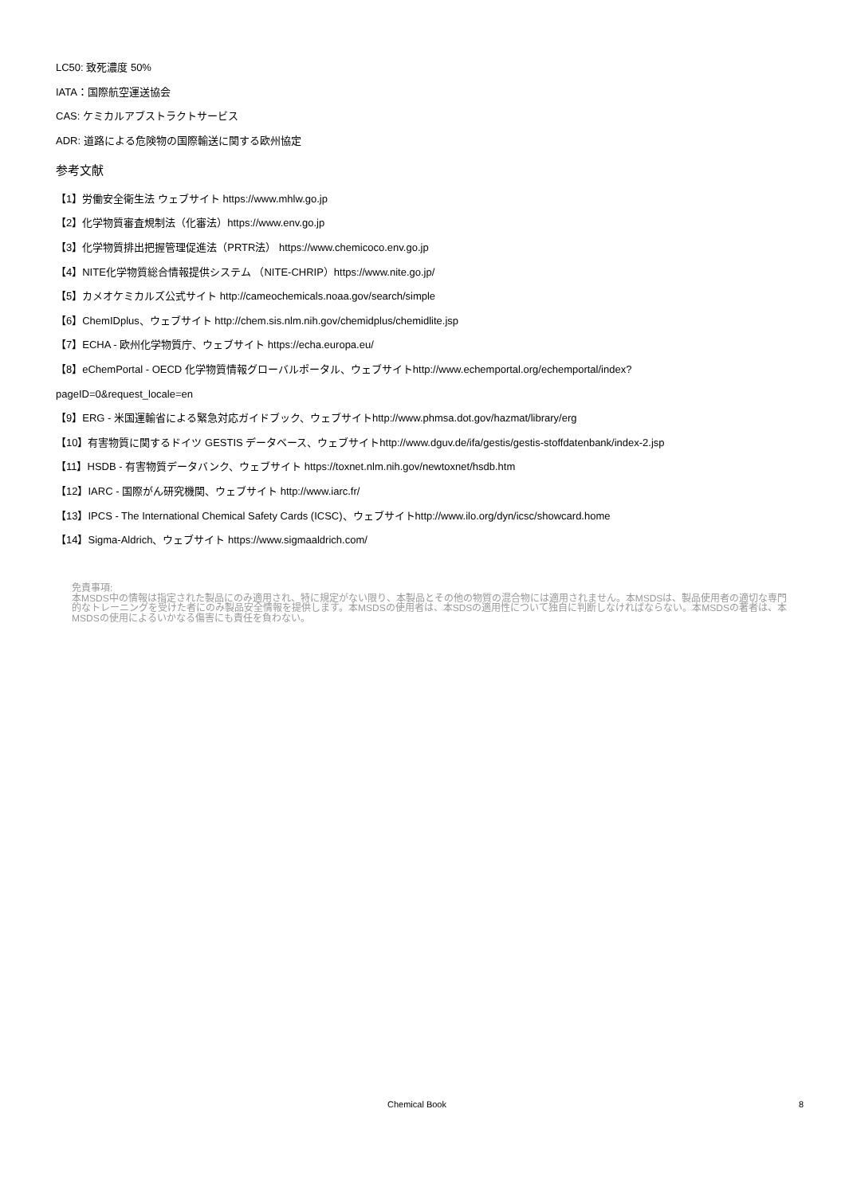LC50: 致死濃度 50%
IATA：国際航空運送協会
CAS: ケミカルアブストラクトサービス
ADR: 道路による危険物の国際輸送に関する欧州協定
参考文献
【1】労働安全衛生法 ウェブサイト https://www.mhlw.go.jp
【2】化学物質審査規制法（化審法）https://www.env.go.jp
【3】化学物質排出把握管理促進法（PRTR法） https://www.chemicoco.env.go.jp
【4】NITE化学物質総合情報提供システム （NITE-CHRIP）https://www.nite.go.jp/
【5】カメオケミカルズ公式サイト http://cameochemicals.noaa.gov/search/simple
【6】ChemIDplus、ウェブサイト http://chem.sis.nlm.nih.gov/chemidplus/chemidlite.jsp
【7】ECHA - 欧州化学物質庁、ウェブサイト https://echa.europa.eu/
【8】eChemPortal - OECD 化学物質情報グローバルポータル、ウェブサイトhttp://www.echemportal.org/echemportal/index?
pageID=0&request_locale=en
【9】ERG - 米国運輸省による緊急対応ガイドブック、ウェブサイトhttp://www.phmsa.dot.gov/hazmat/library/erg
【10】有害物質に関するドイツ GESTIS データベース、ウェブサイトhttp://www.dguv.de/ifa/gestis/gestis-stoffdatenbank/index-2.jsp
【11】HSDB - 有害物質データバンク、ウェブサイト https://toxnet.nlm.nih.gov/newtoxnet/hsdb.htm
【12】IARC - 国際がん研究機関、ウェブサイト http://www.iarc.fr/
【13】IPCS - The International Chemical Safety Cards (ICSC)、ウェブサイトhttp://www.ilo.org/dyn/icsc/showcard.home
【14】Sigma-Aldrich、ウェブサイト https://www.sigmaaldrich.com/
免責事項:
本MSDS中の情報は指定された製品にのみ適用され、特に規定がない限り、本製品とその他の物質の混合物には適用されません。本MSDSは、製品使用者の適切な専門的なトレーニングを受けた者にのみ製品安全情報を提供します。本MSDSの使用者は、本SDSの適用性について独自に判断しなければならない。本MSDSの著者は、本MSDSの使用によるいかなる傷害にも責任を負わない。
Chemical Book 8